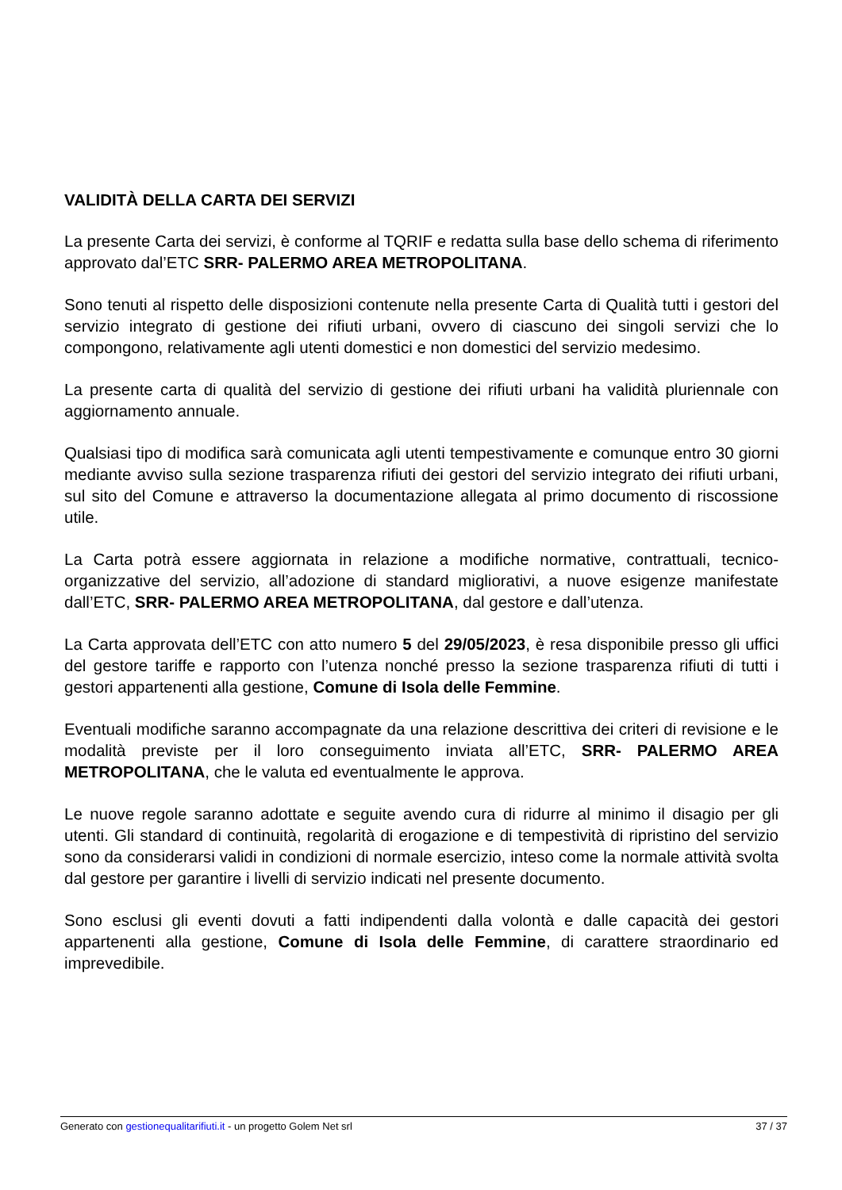VALIDITÀ DELLA CARTA DEI SERVIZI
La presente Carta dei servizi, è conforme al TQRIF e redatta sulla base dello schema di riferimento approvato dal’ETC SRR- PALERMO AREA METROPOLITANA.
Sono tenuti al rispetto delle disposizioni contenute nella presente Carta di Qualità tutti i gestori del servizio integrato di gestione dei rifiuti urbani, ovvero di ciascuno dei singoli servizi che lo compongono, relativamente agli utenti domestici e non domestici del servizio medesimo.
La presente carta di qualità del servizio di gestione dei rifiuti urbani ha validità pluriennale con aggiornamento annuale.
Qualsiasi tipo di modifica sarà comunicata agli utenti tempestivamente e comunque entro 30 giorni mediante avviso sulla sezione trasparenza rifiuti dei gestori del servizio integrato dei rifiuti urbani, sul sito del Comune e attraverso la documentazione allegata al primo documento di riscossione utile.
La Carta potrà essere aggiornata in relazione a modifiche normative, contrattuali, tecnico-organizzative del servizio, all’adozione di standard migliorativi, a nuove esigenze manifestate dall’ETC, SRR- PALERMO AREA METROPOLITANA, dal gestore e dall’utenza.
La Carta approvata dell’ETC con atto numero 5 del 29/05/2023, è resa disponibile presso gli uffici del gestore tariffe e rapporto con l’utenza nonché presso la sezione trasparenza rifiuti di tutti i gestori appartenenti alla gestione, Comune di Isola delle Femmine.
Eventuali modifiche saranno accompagnate da una relazione descrittiva dei criteri di revisione e le modalità previste per il loro conseguimento inviata all’ETC, SRR- PALERMO AREA METROPOLITANA, che le valuta ed eventualmente le approva.
Le nuove regole saranno adottate e seguite avendo cura di ridurre al minimo il disagio per gli utenti. Gli standard di continuità, regolarità di erogazione e di tempestività di ripristino del servizio sono da considerarsi validi in condizioni di normale esercizio, inteso come la normale attività svolta dal gestore per garantire i livelli di servizio indicati nel presente documento.
Sono esclusi gli eventi dovuti a fatti indipendenti dalla volontà e dalle capacità dei gestori appartenenti alla gestione, Comune di Isola delle Femmine, di carattere straordinario ed imprevedibile.
Generato con gestionequalitarifiuti.it - un progetto Golem Net srl 37 / 37